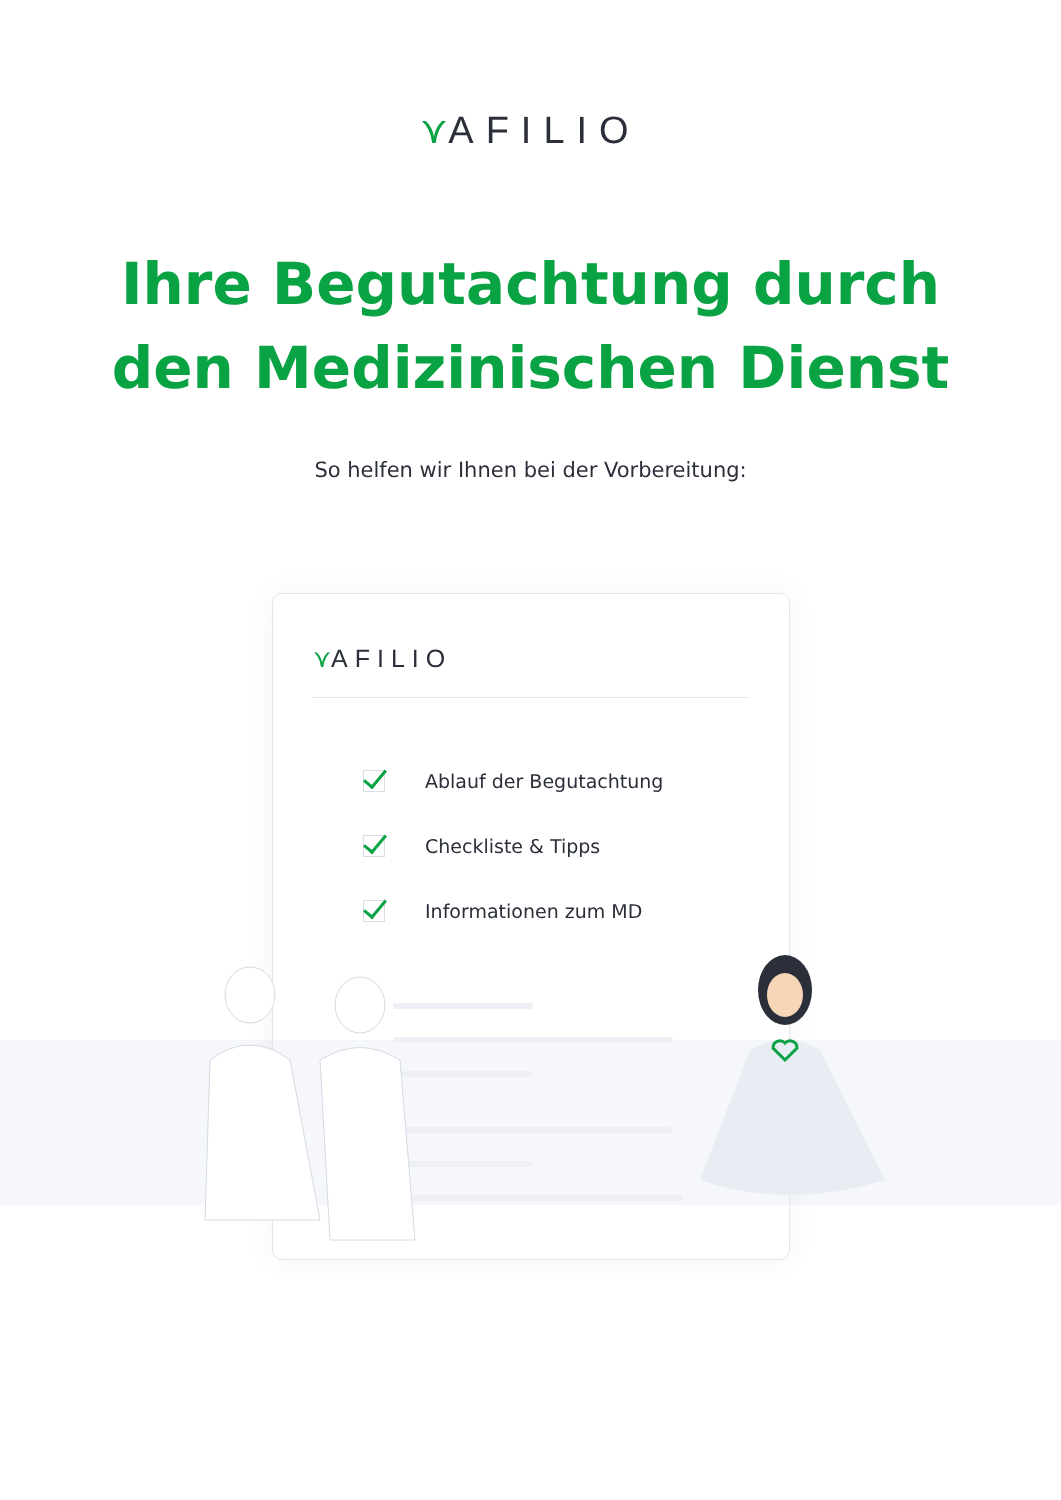⋎AFILIO
Ihre Begutachtung durch
den Medizinischen Dienst
So helfen wir Ihnen bei der Vorbereitung:
⋎AFILIO
Ablauf der Begutachtung
Checkliste & Tipps
Informationen zum MD